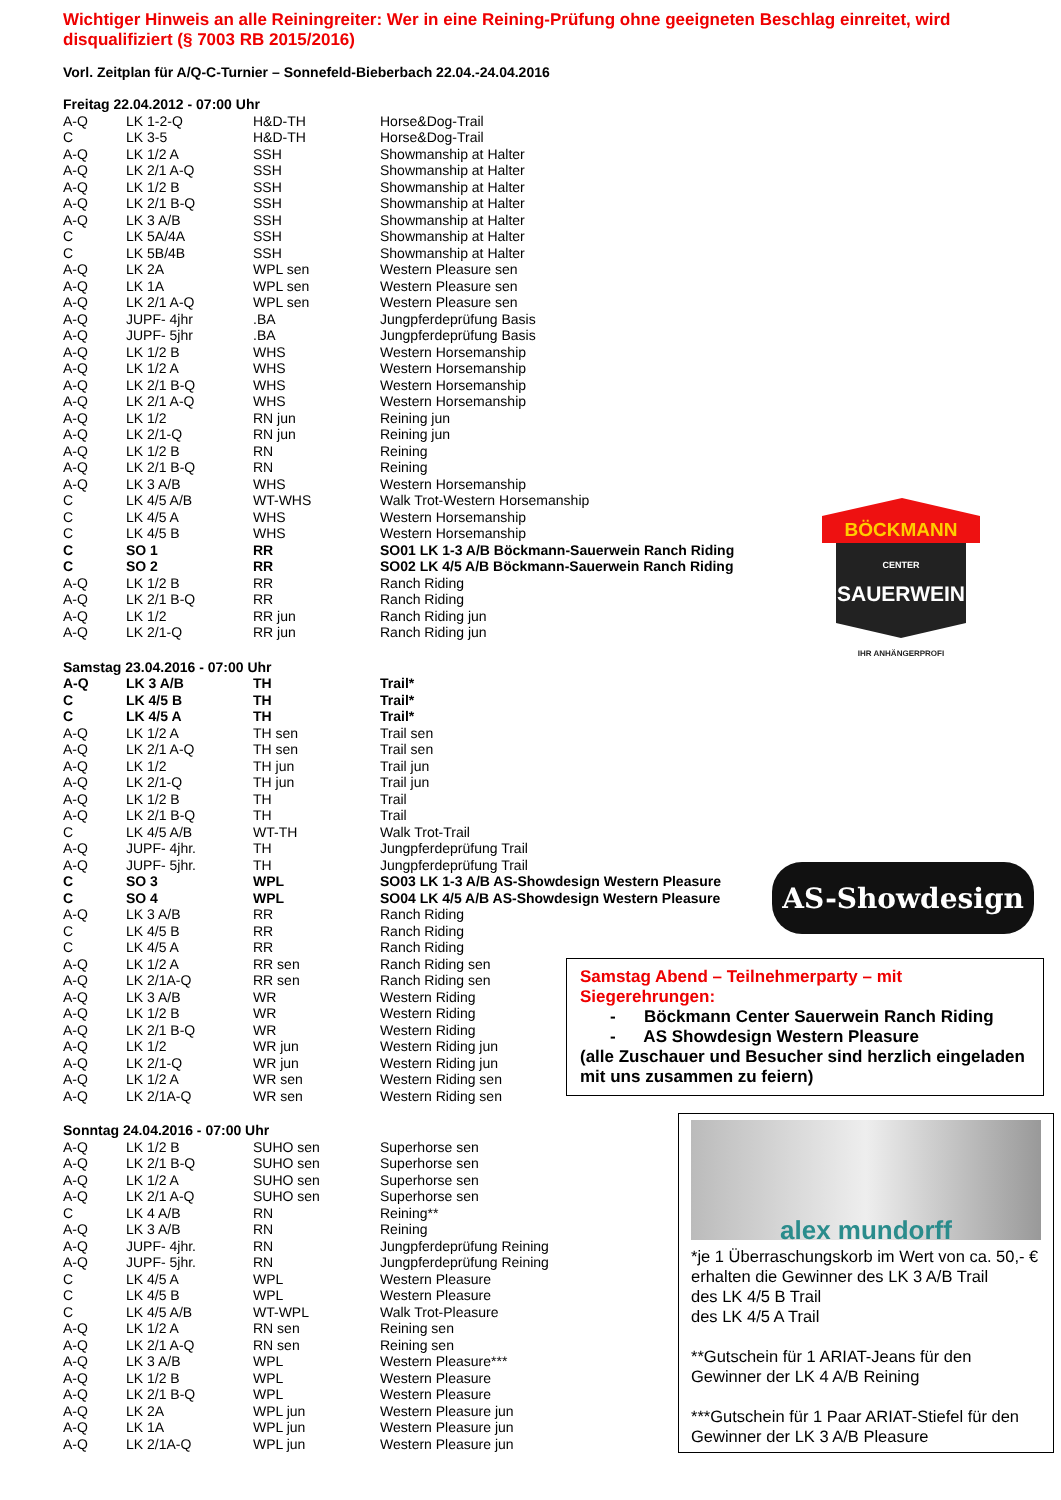Wichtiger Hinweis an alle Reiningreiter: Wer in eine Reining-Prüfung ohne geeigneten Beschlag einreitet, wird disqualifiziert (§ 7003 RB 2015/2016)
Vorl. Zeitplan für A/Q-C-Turnier – Sonnefeld-Bieberbach 22.04.-24.04.2016
| Freitag 22.04.2012 - 07:00 Uhr | | | |
| A-Q | LK 1-2-Q | H&D-TH | Horse&Dog-Trail |
| C | LK 3-5 | H&D-TH | Horse&Dog-Trail |
| A-Q | LK 1/2 A | SSH | Showmanship at Halter |
| A-Q | LK 2/1 A-Q | SSH | Showmanship at Halter |
| A-Q | LK 1/2 B | SSH | Showmanship at Halter |
| A-Q | LK 2/1 B-Q | SSH | Showmanship at Halter |
| A-Q | LK 3 A/B | SSH | Showmanship at Halter |
| C | LK 5A/4A | SSH | Showmanship at Halter |
| C | LK 5B/4B | SSH | Showmanship at Halter |
| A-Q | LK 2A | WPL sen | Western Pleasure sen |
| A-Q | LK 1A | WPL sen | Western Pleasure sen |
| A-Q | LK 2/1 A-Q | WPL sen | Western Pleasure sen |
| A-Q | JUPF- 4jhr | .BA | Jungpferdeprüfung Basis |
| A-Q | JUPF- 5jhr | .BA | Jungpferdeprüfung Basis |
| A-Q | LK 1/2 B | WHS | Western Horsemanship |
| A-Q | LK 1/2 A | WHS | Western Horsemanship |
| A-Q | LK 2/1 B-Q | WHS | Western Horsemanship |
| A-Q | LK 2/1 A-Q | WHS | Western Horsemanship |
| A-Q | LK 1/2 | RN jun | Reining jun |
| A-Q | LK 2/1-Q | RN jun | Reining jun |
| A-Q | LK 1/2 B | RN | Reining |
| A-Q | LK 2/1 B-Q | RN | Reining |
| A-Q | LK 3 A/B | WHS | Western Horsemanship |
| C | LK 4/5 A/B | WT-WHS | Walk Trot-Western Horsemanship |
| C | LK 4/5 A | WHS | Western Horsemanship |
| C | LK 4/5 B | WHS | Western Horsemanship |
| C | SO 1 | RR | SO01 LK 1-3 A/B Böckmann-Sauerwein Ranch Riding |
| C | SO 2 | RR | SO02 LK 4/5 A/B Böckmann-Sauerwein Ranch Riding |
| A-Q | LK 1/2 B | RR | Ranch Riding |
| A-Q | LK 2/1 B-Q | RR | Ranch Riding |
| A-Q | LK 1/2 | RR jun | Ranch Riding jun |
| A-Q | LK 2/1-Q | RR jun | Ranch Riding jun |
| Samstag 23.04.2016 - 07:00 Uhr | | | |
| A-Q | LK 3 A/B | TH | Trail* |
| C | LK 4/5 B | TH | Trail* |
| C | LK 4/5 A | TH | Trail* |
| A-Q | LK 1/2 A | TH sen | Trail sen |
| A-Q | LK 2/1 A-Q | TH sen | Trail sen |
| A-Q | LK 1/2 | TH jun | Trail jun |
| A-Q | LK 2/1-Q | TH jun | Trail jun |
| A-Q | LK 1/2 B | TH | Trail |
| A-Q | LK 2/1 B-Q | TH | Trail |
| C | LK 4/5 A/B | WT-TH | Walk Trot-Trail |
| A-Q | JUPF- 4jhr. | TH | Jungpferdeprüfung Trail |
| A-Q | JUPF- 5jhr. | TH | Jungpferdeprüfung Trail |
| C | SO 3 | WPL | SO03 LK 1-3 A/B AS-Showdesign Western Pleasure |
| C | SO 4 | WPL | SO04 LK 4/5 A/B AS-Showdesign Western Pleasure |
| A-Q | LK 3 A/B | RR | Ranch Riding |
| C | LK 4/5 B | RR | Ranch Riding |
| C | LK 4/5 A | RR | Ranch Riding |
| A-Q | LK 1/2 A | RR sen | Ranch Riding sen |
| A-Q | LK 2/1A-Q | RR sen | Ranch Riding sen |
| A-Q | LK 3 A/B | WR | Western Riding |
| A-Q | LK 1/2 B | WR | Western Riding |
| A-Q | LK 2/1 B-Q | WR | Western Riding |
| A-Q | LK 1/2 | WR jun | Western Riding jun |
| A-Q | LK 2/1-Q | WR jun | Western Riding jun |
| A-Q | LK 1/2 A | WR sen | Western Riding sen |
| A-Q | LK 2/1A-Q | WR sen | Western Riding sen |
| Sonntag 24.04.2016 - 07:00 Uhr | | | |
| A-Q | LK 1/2 B | SUHO sen | Superhorse sen |
| A-Q | LK 2/1 B-Q | SUHO sen | Superhorse sen |
| A-Q | LK 1/2 A | SUHO sen | Superhorse sen |
| A-Q | LK 2/1 A-Q | SUHO sen | Superhorse sen |
| C | LK 4 A/B | RN | Reining** |
| A-Q | LK 3 A/B | RN | Reining |
| A-Q | JUPF- 4jhr. | RN | Jungpferdeprüfung Reining |
| A-Q | JUPF- 5jhr. | RN | Jungpferdeprüfung Reining |
| C | LK 4/5 A | WPL | Western Pleasure |
| C | LK 4/5 B | WPL | Western Pleasure |
| C | LK 4/5 A/B | WT-WPL | Walk Trot-Pleasure |
| A-Q | LK 1/2 A | RN sen | Reining sen |
| A-Q | LK 2/1 A-Q | RN sen | Reining sen |
| A-Q | LK 3 A/B | WPL | Western Pleasure*** |
| A-Q | LK 1/2 B | WPL | Western Pleasure |
| A-Q | LK 2/1 B-Q | WPL | Western Pleasure |
| A-Q | LK 2A | WPL jun | Western Pleasure jun |
| A-Q | LK 1A | WPL jun | Western Pleasure jun |
| A-Q | LK 2/1A-Q | WPL jun | Western Pleasure jun |
BÖCKMANN
CENTER
SAUERWEIN
IHR ANHÄNGERPROFI
AS-Showdesign
Samstag Abend – Teilnehmerparty – mit Siegerehrungen:
- Böckmann Center Sauerwein Ranch Riding
- AS Showdesign Western Pleasure
(alle Zuschauer und Besucher sind herzlich eingeladen mit uns zusammen zu feiern)
alex mundorff
*je 1 Überraschungskorb im Wert von ca. 50,- € erhalten die Gewinner des LK 3 A/B Trail
des LK 4/5 B Trail
des LK 4/5 A Trail
**Gutschein für 1 ARIAT-Jeans für den Gewinner der LK 4 A/B Reining
***Gutschein für 1 Paar ARIAT-Stiefel für den Gewinner der LK 3 A/B Pleasure